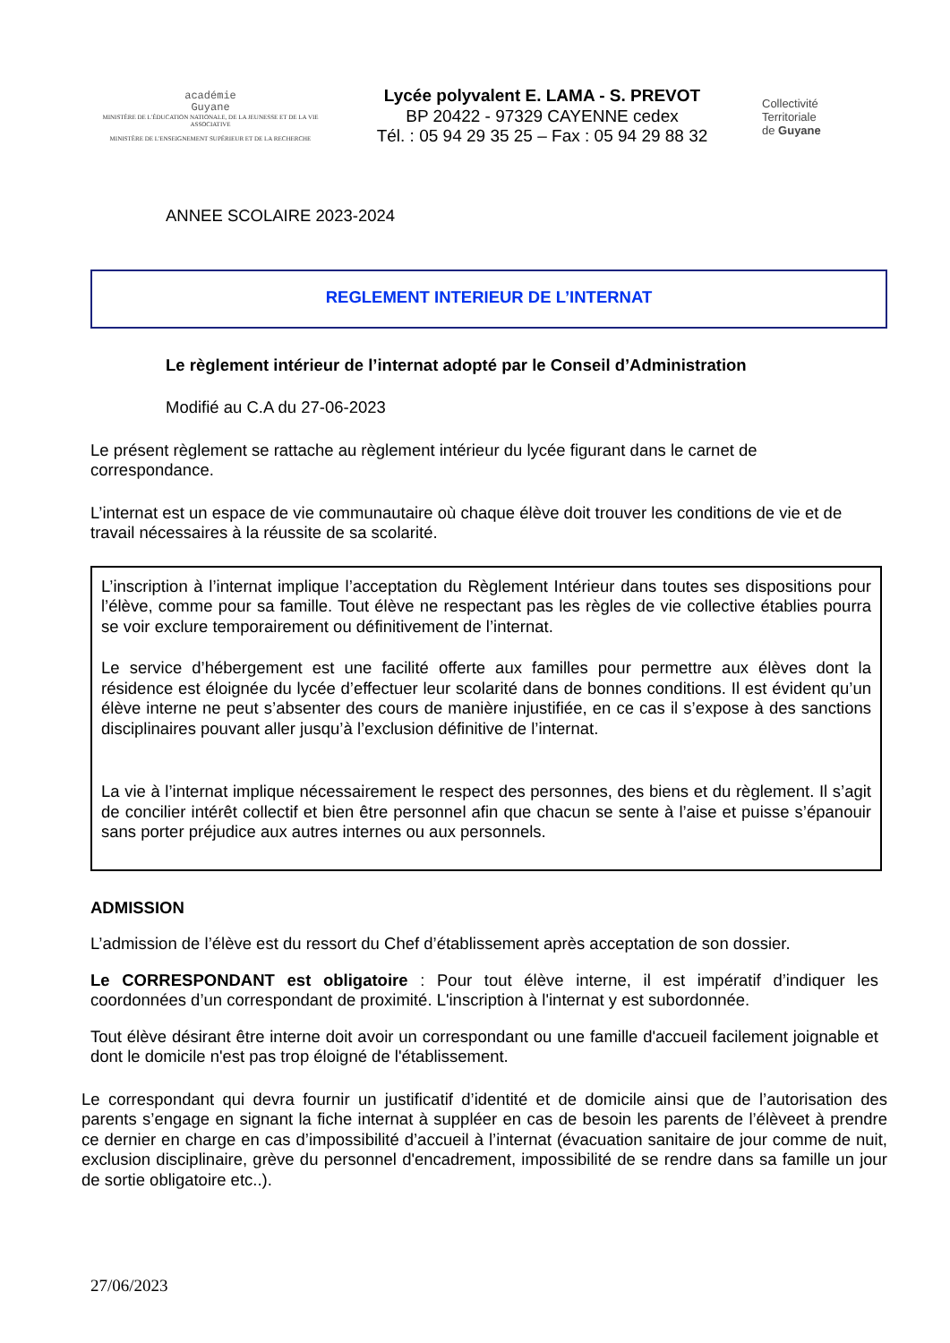académie
Guyane
MINISTÈRE DE L'ÉDUCATION NATIONALE, DE LA JEUNESSE ET DE LA VIE ASSOCIATIVE
MINISTÈRE DE L'ENSEIGNEMENT SUPÉRIEUR ET DE LA RECHERCHE
Lycée polyvalent E. LAMA - S. PREVOT
BP 20422 - 97329 CAYENNE cedex
Tél. : 05 94 29 35 25 – Fax : 05 94 29 88 32
Collectivité
Territoriale
de Guyane
ANNEE SCOLAIRE 2023-2024
REGLEMENT INTERIEUR DE L’INTERNAT
Le règlement intérieur de l’internat adopté par le Conseil d’Administration
Modifié au C.A du 27-06-2023
Le présent règlement se rattache au règlement intérieur du lycée figurant dans le carnet de correspondance.
L’internat est un espace de vie communautaire où chaque élève doit trouver les conditions de vie et de travail nécessaires à la réussite de sa scolarité.
L’inscription à l’internat implique l’acceptation du Règlement Intérieur dans toutes ses dispositions pour l’élève, comme pour sa famille. Tout élève ne respectant pas les règles de vie collective établies pourra se voir exclure temporairement ou définitivement de l’internat.
Le service d’hébergement est une facilité offerte aux familles pour permettre aux élèves dont la résidence est éloignée du lycée d’effectuer leur scolarité dans de bonnes conditions. Il est évident qu’un élève interne ne peut s’absenter des cours de manière injustifiée, en ce cas il s’expose à des sanctions disciplinaires pouvant aller jusqu’à l’exclusion définitive de l’internat.
La vie à l’internat implique nécessairement le respect des personnes, des biens et du règlement. Il s’agit de concilier intérêt collectif et bien être personnel afin que chacun se sente à l’aise et puisse s’épanouir sans porter préjudice aux autres internes ou aux personnels.
ADMISSION
L’admission de l’élève est du ressort du Chef d’établissement après acceptation de son dossier.
Le CORRESPONDANT est obligatoire : Pour tout élève interne, il est impératif d’indiquer les coordonnées d’un correspondant de proximité. L'inscription à l'internat y est subordonnée.
Tout élève désirant être interne doit avoir un correspondant ou une famille d'accueil facilement joignable et dont le domicile n'est pas trop éloigné de l'établissement.
Le correspondant qui devra fournir un justificatif d’identité et de domicile ainsi que de l’autorisation des parents s’engage en signant la fiche internat à suppléer en cas de besoin les parents de l’élèveet à prendre ce dernier en charge en cas d’impossibilité d’accueil à l’internat (évacuation sanitaire de jour comme de nuit, exclusion disciplinaire, grève du personnel d'encadrement, impossibilité de se rendre dans sa famille un jour de sortie obligatoire etc..).
27/06/2023